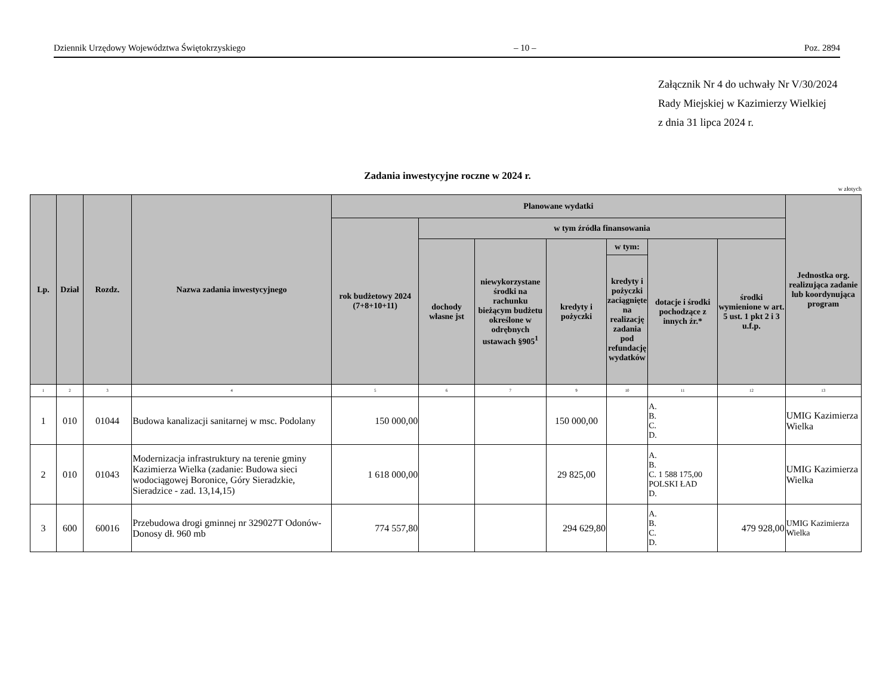Dziennik Urzędowy Województwa Świętokrzyskiego – 10 – Poz. 2894
Załącznik Nr 4 do uchwały Nr V/30/2024
Rady Miejskiej w Kazimierzy Wielkiej
z dnia 31 lipca 2024 r.
Zadania inwestycyjne roczne w 2024 r.
w złotych
| Lp. | Dział | Rozdz. | Nazwa zadania inwestycyjnego | Planowane wydatki | | | | | | | Jednostka org. realizująca zadanie lub koordynująca program |
| --- | --- | --- | --- | --- | --- | --- | --- | --- | --- | --- | --- |
| | | | | rok budżetowy 2024 (7+8+10+11) | w tym źródła finansowania | | | | | | |
| | | | | | dochody własne jst | niewykorzystane środki na rachunku bieżącym budżetu określone w odrębnych ustawach §905<sup>1</sup> | kredyty i pożyczki | w tym: | dotacje i środki pochodzące z innych źr.* | środki wymienione w art. 5 ust. 1 pkt 2 i 3 u.f.p. | |
| | | | | | | | | kredyty i pożyczki zaciągnięte na realizację zadania pod refundację wydatków | | | |
| 1 | 2 | 3 | 4 | 5 | 6 | 7 | 9 | 10 | 11 | 12 | 13 |
| 1 | 010 | 01044 | Budowa kanalizacji sanitarnej w msc. Podolany | 150 000,00 | | | 150 000,00 | | A. B. C. D. | | UMIG Kazimierza Wielka |
| 2 | 010 | 01043 | Modernizacja infrastruktury na terenie gminy Kazimierza Wielka (zadanie: Budowa sieci wodociągowej Boronice, Góry Sieradzkie, Sieradzice - zad. 13,14,15) | 1 618 000,00 | | | 29 825,00 | | A. B. C. 1 588 175,00 POLSKI ŁAD D. | | UMIG Kazimierza Wielka |
| 3 | 600 | 60016 | Przebudowa drogi gminnej nr 329027T Odonów-Donosy dł. 960 mb | 774 557,80 | | | 294 629,80 | | A. B. C. D. | 479 928,00 | UMIG Kazimierza Wielka |